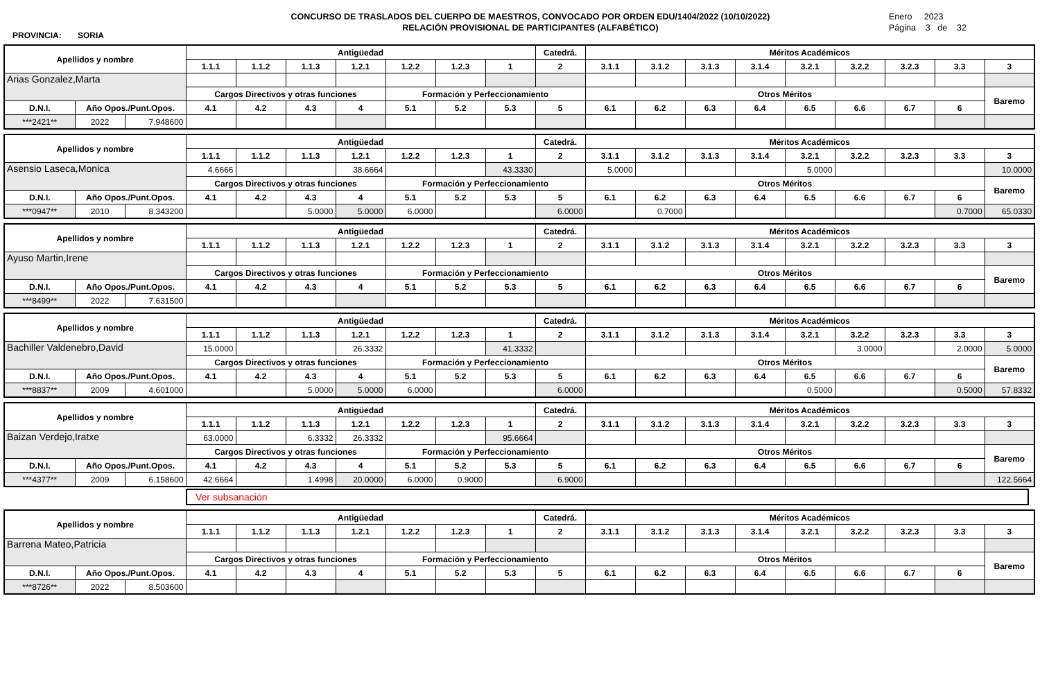PROVINCIA: SORIA
CONCURSO DE TRASLADOS DEL CUERPO DE MAESTROS, CONVOCADO POR ORDEN EDU/1404/2022 (10/10/2022)
RELACIÓN PROVISIONAL DE PARTICIPANTES (ALFABÉTICO)
Enero 2023
Página 3 de 32
| Apellidos y nombre | | | Antigüedad | | | | | | | Catedrá. | Méritos Académicos | | | | | | | | |
| --- | --- | --- | --- | --- | --- | --- | --- | --- | --- | --- | --- | --- | --- | --- | --- | --- | --- | --- | --- |
| | | | 1.1.1 | 1.1.2 | 1.1.3 | 1.2.1 | 1.2.2 | 1.2.3 | 1 | 2 | 3.1.1 | 3.1.2 | 3.1.3 | 3.1.4 | 3.2.1 | 3.2.2 | 3.2.3 | 3.3 | 3 |
| Arias Gonzalez,Marta | | | | | | | | | | | | | | | | | | | |
| | | | Cargos Directivos y otras funciones | | | | Formación y Perfeccionamiento | | | | Otros Méritos | | | | | | | | Baremo |
| D.N.I. | Año Opos./Punt.Opos. | | 4.1 | 4.2 | 4.3 | 4 | 5.1 | 5.2 | 5.3 | 5 | 6.1 | 6.2 | 6.3 | 6.4 | 6.5 | 6.6 | 6.7 | 6 | |
| ***2421** | 2022 | 7.948600 | | | | | | | | | | | | | | | | | |
| Apellidos y nombre | | | Antigüedad | | | | | | | Catedrá. | Méritos Académicos | | | | | | | | |
| --- | --- | --- | --- | --- | --- | --- | --- | --- | --- | --- | --- | --- | --- | --- | --- | --- | --- | --- | --- |
| | | | 1.1.1 | 1.1.2 | 1.1.3 | 1.2.1 | 1.2.2 | 1.2.3 | 1 | 2 | 3.1.1 | 3.1.2 | 3.1.3 | 3.1.4 | 3.2.1 | 3.2.2 | 3.2.3 | 3.3 | 3 |
| Asensio Laseca,Monica | | | 4.6666 | | | 38.6664 | | | 43.3330 | | 5.0000 | | | | 5.0000 | | | | 10.0000 |
| | | | Cargos Directivos y otras funciones | | | | Formación y Perfeccionamiento | | | | Otros Méritos | | | | | | | | Baremo |
| D.N.I. | Año Opos./Punt.Opos. | | 4.1 | 4.2 | 4.3 | 4 | 5.1 | 5.2 | 5.3 | 5 | 6.1 | 6.2 | 6.3 | 6.4 | 6.5 | 6.6 | 6.7 | 6 | |
| ***0947** | 2010 | 8.343200 | | | 5.0000 | 5.0000 | 6.0000 | | | 6.0000 | | 0.7000 | | | | | | 0.7000 | 65.0330 |
| Apellidos y nombre | | | Antigüedad | | | | | | | Catedrá. | Méritos Académicos | | | | | | | | |
| --- | --- | --- | --- | --- | --- | --- | --- | --- | --- | --- | --- | --- | --- | --- | --- | --- | --- | --- | --- |
| | | | 1.1.1 | 1.1.2 | 1.1.3 | 1.2.1 | 1.2.2 | 1.2.3 | 1 | 2 | 3.1.1 | 3.1.2 | 3.1.3 | 3.1.4 | 3.2.1 | 3.2.2 | 3.2.3 | 3.3 | 3 |
| Ayuso Martin,Irene | | | | | | | | | | | | | | | | | | | |
| | | | Cargos Directivos y otras funciones | | | | Formación y Perfeccionamiento | | | | Otros Méritos | | | | | | | | Baremo |
| D.N.I. | Año Opos./Punt.Opos. | | 4.1 | 4.2 | 4.3 | 4 | 5.1 | 5.2 | 5.3 | 5 | 6.1 | 6.2 | 6.3 | 6.4 | 6.5 | 6.6 | 6.7 | 6 | |
| ***8499** | 2022 | 7.631500 | | | | | | | | | | | | | | | | | |
| Apellidos y nombre | | | Antigüedad | | | | | | | Catedrá. | Méritos Académicos | | | | | | | | |
| --- | --- | --- | --- | --- | --- | --- | --- | --- | --- | --- | --- | --- | --- | --- | --- | --- | --- | --- | --- |
| | | | 1.1.1 | 1.1.2 | 1.1.3 | 1.2.1 | 1.2.2 | 1.2.3 | 1 | 2 | 3.1.1 | 3.1.2 | 3.1.3 | 3.1.4 | 3.2.1 | 3.2.2 | 3.2.3 | 3.3 | 3 |
| Bachiller Valdenebro,David | | | 15.0000 | | | 26.3332 | | | 41.3332 | | | | | | | 3.0000 | | 2.0000 | 5.0000 |
| | | | Cargos Directivos y otras funciones | | | | Formación y Perfeccionamiento | | | | Otros Méritos | | | | | | | | Baremo |
| D.N.I. | Año Opos./Punt.Opos. | | 4.1 | 4.2 | 4.3 | 4 | 5.1 | 5.2 | 5.3 | 5 | 6.1 | 6.2 | 6.3 | 6.4 | 6.5 | 6.6 | 6.7 | 6 | |
| ***8837** | 2009 | 4.601000 | | | 5.0000 | 5.0000 | 6.0000 | | | 6.0000 | | | | | 0.5000 | | | 0.5000 | 57.8332 |
| Apellidos y nombre | | | Antigüedad | | | | | | | Catedrá. | Méritos Académicos | | | | | | | | |
| --- | --- | --- | --- | --- | --- | --- | --- | --- | --- | --- | --- | --- | --- | --- | --- | --- | --- | --- | --- |
| | | | 1.1.1 | 1.1.2 | 1.1.3 | 1.2.1 | 1.2.2 | 1.2.3 | 1 | 2 | 3.1.1 | 3.1.2 | 3.1.3 | 3.1.4 | 3.2.1 | 3.2.2 | 3.2.3 | 3.3 | 3 |
| Baizan Verdejo,Iratxe | | | 63.0000 | | 6.3332 | 26.3332 | | | 95.6664 | | | | | | | | | | |
| | | | Cargos Directivos y otras funciones | | | | Formación y Perfeccionamiento | | | | Otros Méritos | | | | | | | | Baremo |
| D.N.I. | Año Opos./Punt.Opos. | | 4.1 | 4.2 | 4.3 | 4 | 5.1 | 5.2 | 5.3 | 5 | 6.1 | 6.2 | 6.3 | 6.4 | 6.5 | 6.6 | 6.7 | 6 | |
| ***4377** | 2009 | 6.158600 | 42.6664 | | 1.4998 | 20.0000 | 6.0000 | 0.9000 | | 6.9000 | | | | | | | | | 122.5664 |
Ver subsanación
| Apellidos y nombre | | | Antigüedad | | | | | | | Catedrá. | Méritos Académicos | | | | | | | | |
| --- | --- | --- | --- | --- | --- | --- | --- | --- | --- | --- | --- | --- | --- | --- | --- | --- | --- | --- | --- |
| | | | 1.1.1 | 1.1.2 | 1.1.3 | 1.2.1 | 1.2.2 | 1.2.3 | 1 | 2 | 3.1.1 | 3.1.2 | 3.1.3 | 3.1.4 | 3.2.1 | 3.2.2 | 3.2.3 | 3.3 | 3 |
| Barrena Mateo,Patricia | | | | | | | | | | | | | | | | | | | |
| | | | Cargos Directivos y otras funciones | | | | Formación y Perfeccionamiento | | | | Otros Méritos | | | | | | | | Baremo |
| D.N.I. | Año Opos./Punt.Opos. | | 4.1 | 4.2 | 4.3 | 4 | 5.1 | 5.2 | 5.3 | 5 | 6.1 | 6.2 | 6.3 | 6.4 | 6.5 | 6.6 | 6.7 | 6 | |
| ***8726** | 2022 | 8.503600 | | | | | | | | | | | | | | | | | |